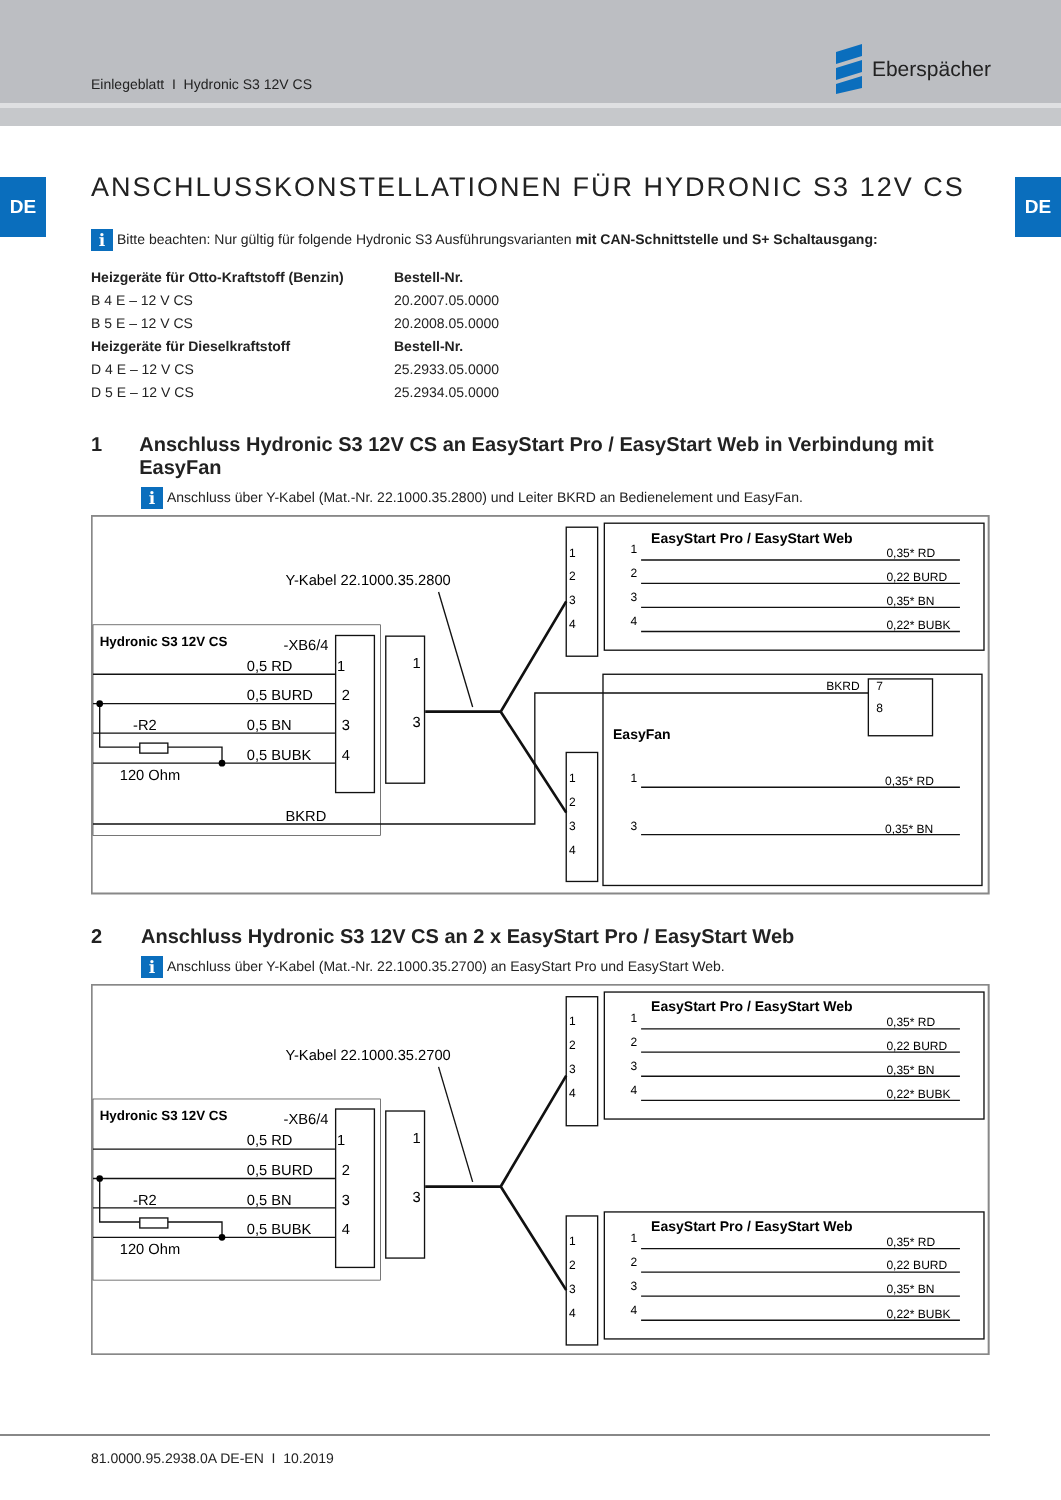Einlegeblatt I Hydronic S3 12V CS
Eberspächer
DE DE
ANSCHLUSSKONSTELLATIONEN FÜR HYDRONIC S3 12V CS
i Bitte beachten: Nur gültig für folgende Hydronic S3 Ausführungsvarianten mit CAN-Schnittstelle und S+ Schaltausgang:
| Heizgeräte für Otto-Kraftstoff (Benzin) | Bestell-Nr. |
| --- | --- |
| B 4 E – 12 V CS | 20.2007.05.0000 |
| B 5 E – 12 V CS | 20.2008.05.0000 |
| Heizgeräte für Dieselkraftstoff | Bestell-Nr. |
| D 4 E – 12 V CS | 25.2933.05.0000 |
| D 5 E – 12 V CS | 25.2934.05.0000 |
1 Anschluss Hydronic S3 12V CS an EasyStart Pro / EasyStart Web in Verbindung mit EasyFan
i Anschluss über Y-Kabel (Mat.-Nr. 22.1000.35.2800) und Leiter BKRD an Bedienelement und EasyFan.
Hydronic S3 12V CS
-XB6/4
0,5 RD
0,5 BURD
0,5 BN
0,5 BUBK
-R2
120 Ohm
BKRD
1
2
3
4
1
3
Y-Kabel 22.1000.35.2800
1
2
3
4
1
2
3
4
0,35* RD
0,22 BURD
0,35* BN
0,22* BUBK
BKRD
7
8
1
2
3
4
1
3
0,35* RD
0,35* BN
EasyStart Pro / EasyStart Web
EasyFan
2 Anschluss Hydronic S3 12V CS an 2 x EasyStart Pro / EasyStart Web
i Anschluss über Y-Kabel (Mat.-Nr. 22.1000.35.2700) an EasyStart Pro und EasyStart Web.
Hydronic S3 12V CS
-XB6/4
0,5 RD
0,5 BURD
0,5 BN
0,5 BUBK
-R2
120 Ohm
1
2
3
4
1
3
Y-Kabel 22.1000.35.2700
1
2
3
4
1
2
3
4
0,35* RD
0,22 BURD
0,35* BN
0,22* BUBK
1
2
3
4
1
2
3
4
0,35* RD
0,22 BURD
0,35* BN
0,22* BUBK
EasyStart Pro / EasyStart Web
EasyStart Pro / EasyStart Web
81.0000.95.2938.0A DE-EN I 10.2019